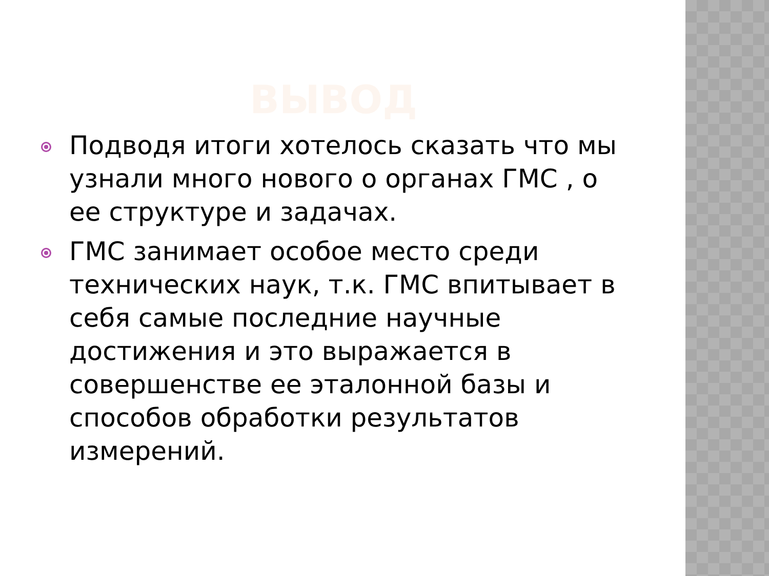ВЫВОД
Подводя итоги хотелось сказать что мы узнали много нового о органах ГМС , о ее структуре и задачах.
ГМС занимает особое место среди технических наук, т.к. ГМС впитывает в себя самые последние научные достижения и это выражается в совершенстве ее эталонной базы и способов обработки результатов измерений.